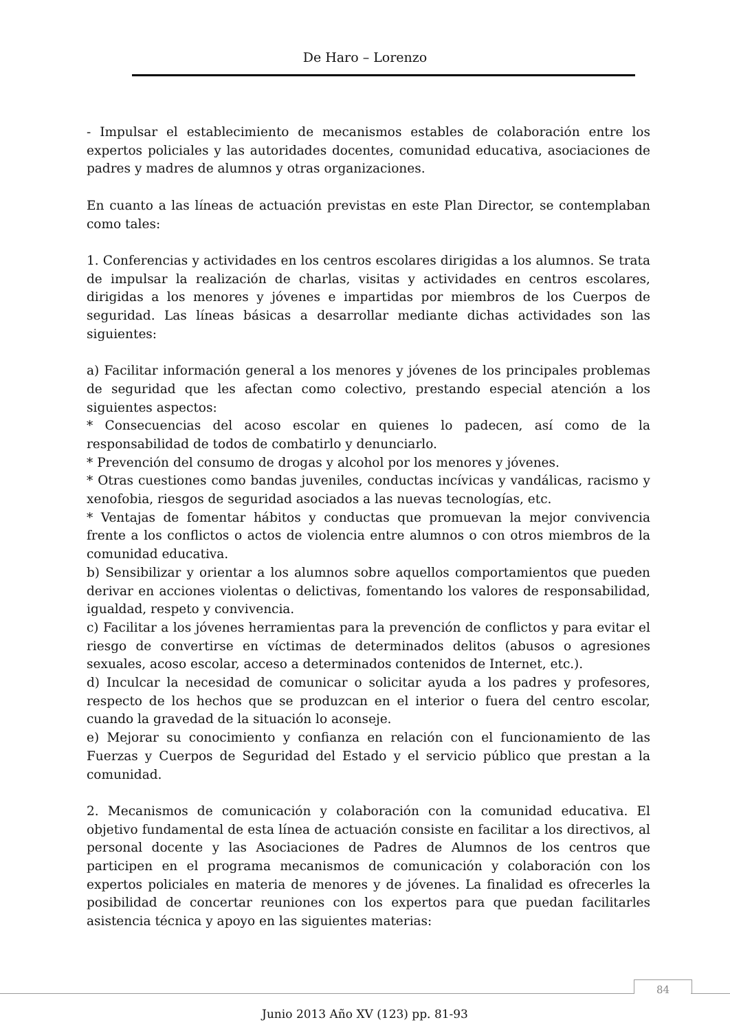De Haro – Lorenzo
- Impulsar el establecimiento de mecanismos estables de colaboración entre los expertos policiales y las autoridades docentes, comunidad educativa, asociaciones de padres y madres de alumnos y otras organizaciones.
En cuanto a las líneas de actuación previstas en este Plan Director, se contemplaban como tales:
1. Conferencias y actividades en los centros escolares dirigidas a los alumnos. Se trata de impulsar la realización de charlas, visitas y actividades en centros escolares, dirigidas a los menores y jóvenes e impartidas por miembros de los Cuerpos de seguridad. Las líneas básicas a desarrollar mediante dichas actividades son las siguientes:
a) Facilitar información general a los menores y jóvenes de los principales problemas de seguridad que les afectan como colectivo, prestando especial atención a los siguientes aspectos:
* Consecuencias del acoso escolar en quienes lo padecen, así como de la responsabilidad de todos de combatirlo y denunciarlo.
* Prevención del consumo de drogas y alcohol por los menores y jóvenes.
* Otras cuestiones como bandas juveniles, conductas incívicas y vandálicas, racismo y xenofobia, riesgos de seguridad asociados a las nuevas tecnologías, etc.
* Ventajas de fomentar hábitos y conductas que promuevan la mejor convivencia frente a los conflictos o actos de violencia entre alumnos o con otros miembros de la comunidad educativa.
b) Sensibilizar y orientar a los alumnos sobre aquellos comportamientos que pueden derivar en acciones violentas o delictivas, fomentando los valores de responsabilidad, igualdad, respeto y convivencia.
c) Facilitar a los jóvenes herramientas para la prevención de conflictos y para evitar el riesgo de convertirse en víctimas de determinados delitos (abusos o agresiones sexuales, acoso escolar, acceso a determinados contenidos de Internet, etc.).
d) Inculcar la necesidad de comunicar o solicitar ayuda a los padres y profesores, respecto de los hechos que se produzcan en el interior o fuera del centro escolar, cuando la gravedad de la situación lo aconseje.
e) Mejorar su conocimiento y confianza en relación con el funcionamiento de las Fuerzas y Cuerpos de Seguridad del Estado y el servicio público que prestan a la comunidad.
2. Mecanismos de comunicación y colaboración con la comunidad educativa. El objetivo fundamental de esta línea de actuación consiste en facilitar a los directivos, al personal docente y las Asociaciones de Padres de Alumnos de los centros que participen en el programa mecanismos de comunicación y colaboración con los expertos policiales en materia de menores y de jóvenes. La finalidad es ofrecerles la posibilidad de concertar reuniones con los expertos para que puedan facilitarles asistencia técnica y apoyo en las siguientes materias:
84
Junio 2013 Año XV (123) pp. 81-93